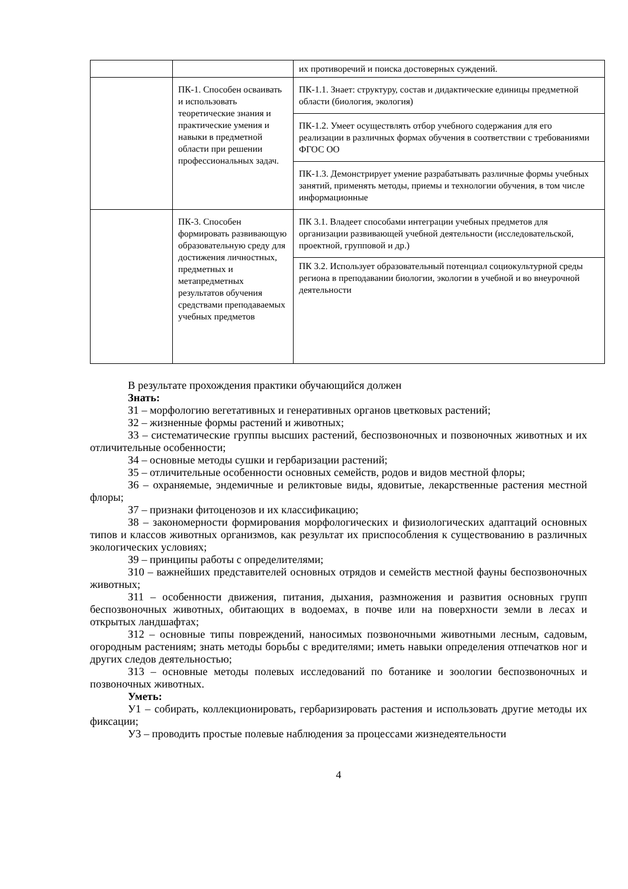| | | их противоречий и поиска достоверных суждений. |
| | ПК-1. Способен осваивать и использовать теоретические знания и практические умения и навыки в предметной области при решении профессиональных задач. | ПК-1.1. Знает: структуру, состав и дидактические единицы предметной области (биология, экология) |
| | | ПК-1.2. Умеет осуществлять отбор учебного содержания для его реализации в различных формах обучения в соответствии с требованиями ФГОС ОО |
| | | ПК-1.3. Демонстрирует умение разрабатывать различные формы учебных занятий, применять методы, приемы и технологии обучения, в том числе информационные |
| | ПК-3. Способен формировать развивающую образовательную среду для достижения личностных, предметных и метапредметных результатов обучения средствами преподаваемых учебных предметов | ПК 3.1. Владеет способами интеграции учебных предметов для организации развивающей учебной деятельности (исследовательской, проектной, групповой и др.) |
| | | ПК 3.2. Использует образовательный потенциал социокультурной среды региона в преподавании биологии, экологии в учебной и во внеурочной деятельности |
В результате прохождения практики обучающийся должен
Знать:
З1 – морфологию вегетативных и генеративных органов цветковых растений;
З2 – жизненные формы растений и животных;
З3 – систематические группы высших растений, беспозвоночных и позвоночных животных и их отличительные особенности;
З4 – основные методы сушки и гербаризации растений;
З5 – отличительные особенности основных семейств, родов и видов местной флоры;
З6 – охраняемые, эндемичные и реликтовые виды, ядовитые, лекарственные растения местной флоры;
З7 – признаки фитоценозов и их классификацию;
З8 – закономерности формирования морфологических и физиологических адаптаций основных типов и классов животных организмов, как результат их приспособления к существованию в различных экологических условиях;
З9 – принципы работы с определителями;
З10 – важнейших представителей основных отрядов и семейств местной фауны беспозвоночных животных;
З11 – особенности движения, питания, дыхания, размножения и развития основных групп беспозвоночных животных, обитающих в водоемах, в почве или на поверхности земли в лесах и открытых ландшафтах;
З12 – основные типы повреждений, наносимых позвоночными животными лесным, садовым, огородным растениям; знать методы борьбы с вредителями; иметь навыки определения отпечатков ног и других следов деятельностью;
З13 – основные методы полевых исследований по ботанике и зоологии беспозвоночных и позвоночных животных.
Уметь:
У1 – собирать, коллекционировать, гербаризировать растения и использовать другие методы их фиксации;
У3 – проводить простые полевые наблюдения за процессами жизнедеятельности
4